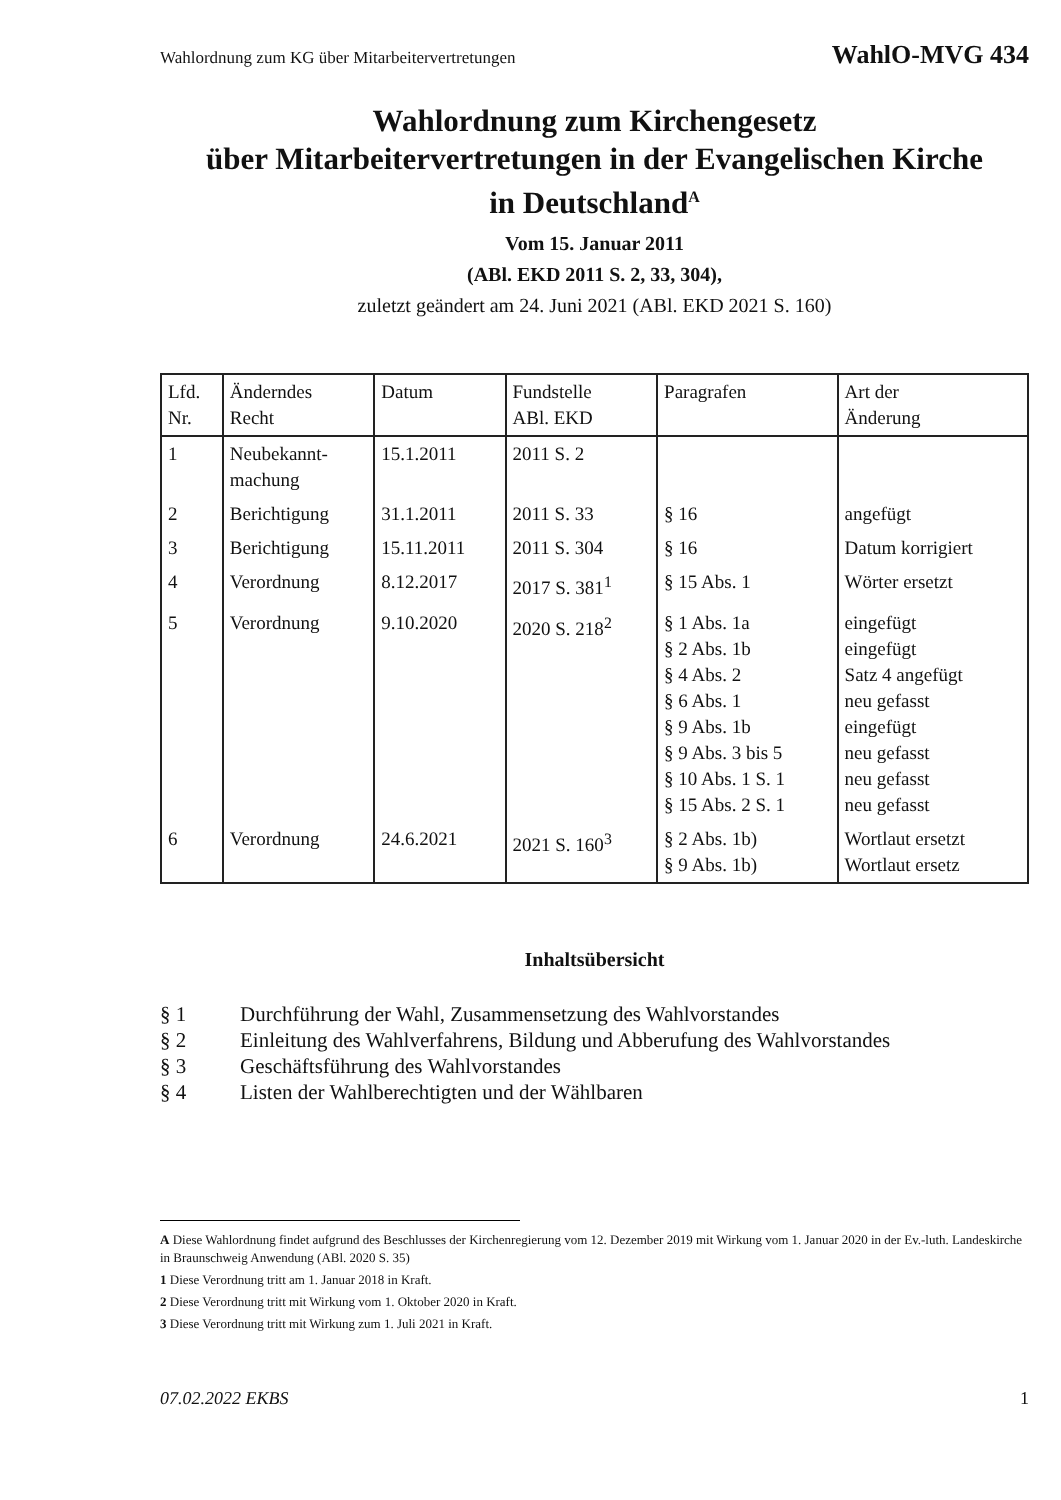Wahlordnung zum KG über Mitarbeitervertretungen WahlO-MVG 434
Wahlordnung zum Kirchengesetz
über Mitarbeitervertretungen in der Evangelischen Kirche
in Deutschland<sup>A</sup>
Vom 15. Januar 2011
(ABl. EKD 2011 S. 2, 33, 304),
zuletzt geändert am 24. Juni 2021 (ABl. EKD 2021 S. 160)
| Lfd. Nr. | Änderndes Recht | Datum | Fundstelle ABl. EKD | Paragrafen | Art der Änderung |
| --- | --- | --- | --- | --- | --- |
| 1 | Neubekannt- machung | 15.1.2011 | 2011 S. 2 | | |
| 2 | Berichtigung | 31.1.2011 | 2011 S. 33 | § 16 | angefügt |
| 3 | Berichtigung | 15.11.2011 | 2011 S. 304 | § 16 | Datum korrigiert |
| 4 | Verordnung | 8.12.2017 | 2017 S. 381<sup>1</sup> | § 15 Abs. 1 | Wörter ersetzt |
| 5 | Verordnung | 9.10.2020 | 2020 S. 218<sup>2</sup> | § 1 Abs. 1a § 2 Abs. 1b § 4 Abs. 2 § 6 Abs. 1 § 9 Abs. 1b § 9 Abs. 3 bis 5 § 10 Abs. 1 S. 1 § 15 Abs. 2 S. 1 | eingefügt eingefügt Satz 4 angefügt neu gefasst eingefügt neu gefasst neu gefasst neu gefasst |
| 6 | Verordnung | 24.6.2021 | 2021 S. 160<sup>3</sup> | § 2 Abs. 1b) § 9 Abs. 1b) | Wortlaut ersetzt Wortlaut ersetz |
Inhaltsübersicht
§ 1 Durchführung der Wahl, Zusammensetzung des Wahlvorstandes
§ 2 Einleitung des Wahlverfahrens, Bildung und Abberufung des Wahlvorstandes
§ 3 Geschäftsführung des Wahlvorstandes
§ 4 Listen der Wahlberechtigten und der Wählbaren
A Diese Wahlordnung findet aufgrund des Beschlusses der Kirchenregierung vom 12. Dezember 2019 mit Wirkung vom 1. Januar 2020 in der Ev.-luth. Landeskirche in Braunschweig Anwendung (ABl. 2020 S. 35)
1 Diese Verordnung tritt am 1. Januar 2018 in Kraft.
2 Diese Verordnung tritt mit Wirkung vom 1. Oktober 2020 in Kraft.
3 Diese Verordnung tritt mit Wirkung zum 1. Juli 2021 in Kraft.
07.02.2022 EKBS 1